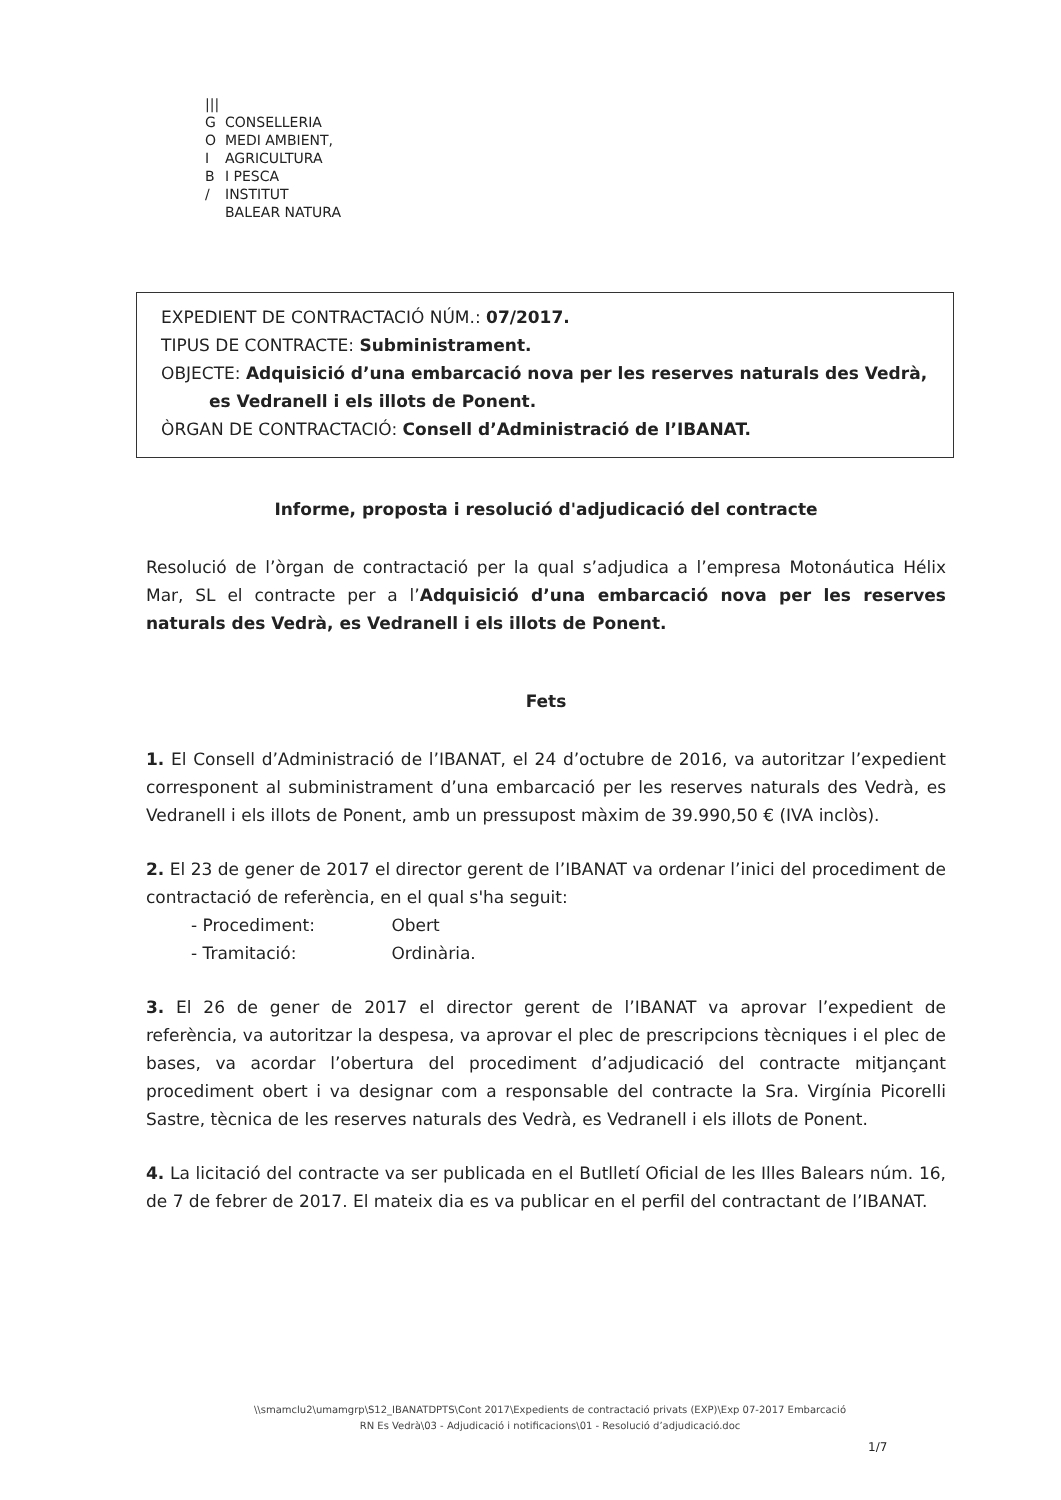|||
G CONSELLERIA
O MEDI AMBIENT,
I AGRICULTURA
B I PESCA
/ INSTITUT
BALEAR NATURA
EXPEDIENT DE CONTRACTACIÓ NÚM.: 07/2017.
TIPUS DE CONTRACTE: Subministrament.
OBJECTE: Adquisició d’una embarcació nova per les reserves naturals des Vedrà,
es Vedranell i els illots de Ponent.
ÒRGAN DE CONTRACTACIÓ: Consell d’Administració de l’IBANAT.
Informe, proposta i resolució d'adjudicació del contracte
Resolució de l’òrgan de contractació per la qual s’adjudica a l’empresa Motonáutica Hélix Mar, SL el contracte per a l’Adquisició d’una embarcació nova per les reserves naturals des Vedrà, es Vedranell i els illots de Ponent.
Fets
1. El Consell d’Administració de l’IBANAT, el 24 d’octubre de 2016, va autoritzar l’expedient corresponent al subministrament d’una embarcació per les reserves naturals des Vedrà, es Vedranell i els illots de Ponent, amb un pressupost màxim de 39.990,50 € (IVA inclòs).
2. El 23 de gener de 2017 el director gerent de l’IBANAT va ordenar l’inici del procediment de contractació de referència, en el qual s'ha seguit:
- Procediment: Obert
- Tramitació: Ordinària.
3. El 26 de gener de 2017 el director gerent de l’IBANAT va aprovar l’expedient de referència, va autoritzar la despesa, va aprovar el plec de prescripcions tècniques i el plec de bases, va acordar l’obertura del procediment d’adjudicació del contracte mitjançant procediment obert i va designar com a responsable del contracte la Sra. Virgínia Picorelli Sastre, tècnica de les reserves naturals des Vedrà, es Vedranell i els illots de Ponent.
4. La licitació del contracte va ser publicada en el Butlletí Oficial de les Illes Balears núm. 16, de 7 de febrer de 2017. El mateix dia es va publicar en el perfil del contractant de l’IBANAT.
\\smamclu2\umamgrp\S12_IBANATDPTS\Cont 2017\Expedients de contractació privats (EXP)\Exp 07-2017 Embarcació
RN Es Vedrà\03 - Adjudicació i notificacions\01 - Resolució d’adjudicació.doc
1/7